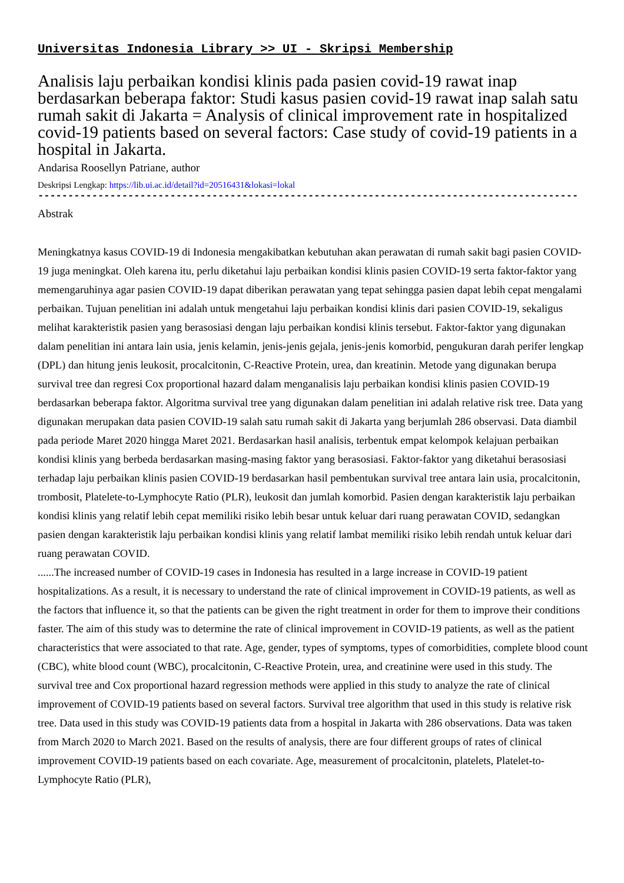Universitas Indonesia Library >> UI - Skripsi Membership
Analisis laju perbaikan kondisi klinis pada pasien covid-19 rawat inap berdasarkan beberapa faktor: Studi kasus pasien covid-19 rawat inap salah satu rumah sakit di Jakarta = Analysis of clinical improvement rate in hospitalized covid-19 patients based on several factors: Case study of covid-19 patients in a hospital in Jakarta.
Andarisa Roosellyn Patriane, author
Deskripsi Lengkap: https://lib.ui.ac.id/detail?id=20516431&lokasi=lokal
------------------------------------------------------------------------------------------
Abstrak
Meningkatnya kasus COVID-19 di Indonesia mengakibatkan kebutuhan akan perawatan di rumah sakit bagi pasien COVID-19 juga meningkat. Oleh karena itu, perlu diketahui laju perbaikan kondisi klinis pasien COVID-19 serta faktor-faktor yang memengaruhinya agar pasien COVID-19 dapat diberikan perawatan yang tepat sehingga pasien dapat lebih cepat mengalami perbaikan. Tujuan penelitian ini adalah untuk mengetahui laju perbaikan kondisi klinis dari pasien COVID-19, sekaligus melihat karakteristik pasien yang berasosiasi dengan laju perbaikan kondisi klinis tersebut. Faktor-faktor yang digunakan dalam penelitian ini antara lain usia, jenis kelamin, jenis-jenis gejala, jenis-jenis komorbid, pengukuran darah perifer lengkap (DPL) dan hitung jenis leukosit, procalcitonin, C-Reactive Protein, urea, dan kreatinin. Metode yang digunakan berupa survival tree dan regresi Cox proportional hazard dalam menganalisis laju perbaikan kondisi klinis pasien COVID-19 berdasarkan beberapa faktor. Algoritma survival tree yang digunakan dalam penelitian ini adalah relative risk tree. Data yang digunakan merupakan data pasien COVID-19 salah satu rumah sakit di Jakarta yang berjumlah 286 observasi. Data diambil pada periode Maret 2020 hingga Maret 2021. Berdasarkan hasil analisis, terbentuk empat kelompok kelajuan perbaikan kondisi klinis yang berbeda berdasarkan masing-masing faktor yang berasosiasi. Faktor-faktor yang diketahui berasosiasi terhadap laju perbaikan klinis pasien COVID-19 berdasarkan hasil pembentukan survival tree antara lain usia, procalcitonin, trombosit, Platelete-to-Lymphocyte Ratio (PLR), leukosit dan jumlah komorbid. Pasien dengan karakteristik laju perbaikan kondisi klinis yang relatif lebih cepat memiliki risiko lebih besar untuk keluar dari ruang perawatan COVID, sedangkan pasien dengan karakteristik laju perbaikan kondisi klinis yang relatif lambat memiliki risiko lebih rendah untuk keluar dari ruang perawatan COVID.
......The increased number of COVID-19 cases in Indonesia has resulted in a large increase in COVID-19 patient hospitalizations. As a result, it is necessary to understand the rate of clinical improvement in COVID-19 patients, as well as the factors that influence it, so that the patients can be given the right treatment in order for them to improve their conditions faster. The aim of this study was to determine the rate of clinical improvement in COVID-19 patients, as well as the patient characteristics that were associated to that rate. Age, gender, types of symptoms, types of comorbidities, complete blood count (CBC), white blood count (WBC), procalcitonin, C-Reactive Protein, urea, and creatinine were used in this study. The survival tree and Cox proportional hazard regression methods were applied in this study to analyze the rate of clinical improvement of COVID-19 patients based on several factors. Survival tree algorithm that used in this study is relative risk tree. Data used in this study was COVID-19 patients data from a hospital in Jakarta with 286 observations. Data was taken from March 2020 to March 2021. Based on the results of analysis, there are four different groups of rates of clinical improvement COVID-19 patients based on each covariate. Age, measurement of procalcitonin, platelets, Platelet-to-Lymphocyte Ratio (PLR),